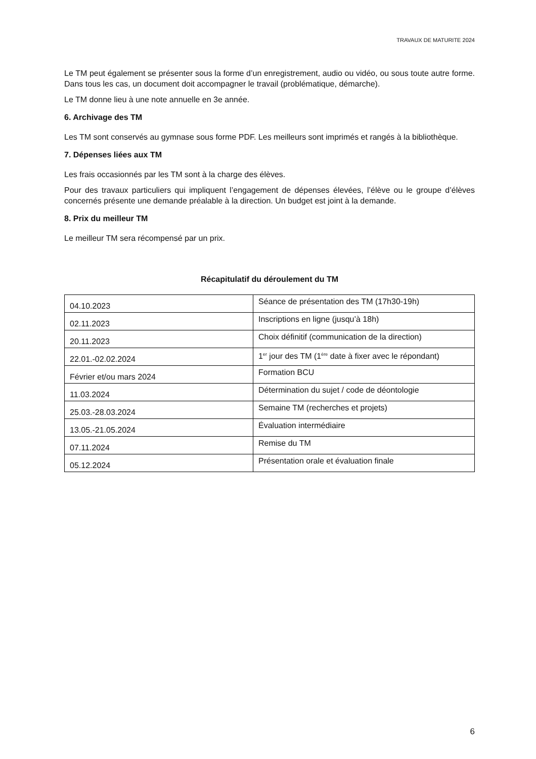TRAVAUX DE MATURITE 2024
Le TM peut également se présenter sous la forme d’un enregistrement, audio ou vidéo, ou sous toute autre forme. Dans tous les cas, un document doit accompagner le travail (problématique, démarche).
Le TM donne lieu à une note annuelle en 3e année.
6. Archivage des TM
Les TM sont conservés au gymnase sous forme PDF. Les meilleurs sont imprimés et rangés à la bibliothèque.
7. Dépenses liées aux TM
Les frais occasionnés par les TM sont à la charge des élèves.
Pour des travaux particuliers qui impliquent l’engagement de dépenses élevées, l’élève ou le groupe d’élèves concernés présente une demande préalable à la direction. Un budget est joint à la demande.
8. Prix du meilleur TM
Le meilleur TM sera récompensé par un prix.
Récapitulatif du déroulement du TM
| 04.10.2023 | Séance de présentation des TM (17h30-19h) |
| 02.11.2023 | Inscriptions en ligne (jusqu’à 18h) |
| 20.11.2023 | Choix définitif (communication de la direction) |
| 22.01.-02.02.2024 | 1<sup>er</sup> jour des TM (1<sup>ère</sup> date à fixer avec le répondant) |
| Février et/ou mars 2024 | Formation BCU |
| 11.03.2024 | Détermination du sujet / code de déontologie |
| 25.03.-28.03.2024 | Semaine TM (recherches et projets) |
| 13.05.-21.05.2024 | Évaluation intermédiaire |
| 07.11.2024 | Remise du TM |
| 05.12.2024 | Présentation orale et évaluation finale |
6